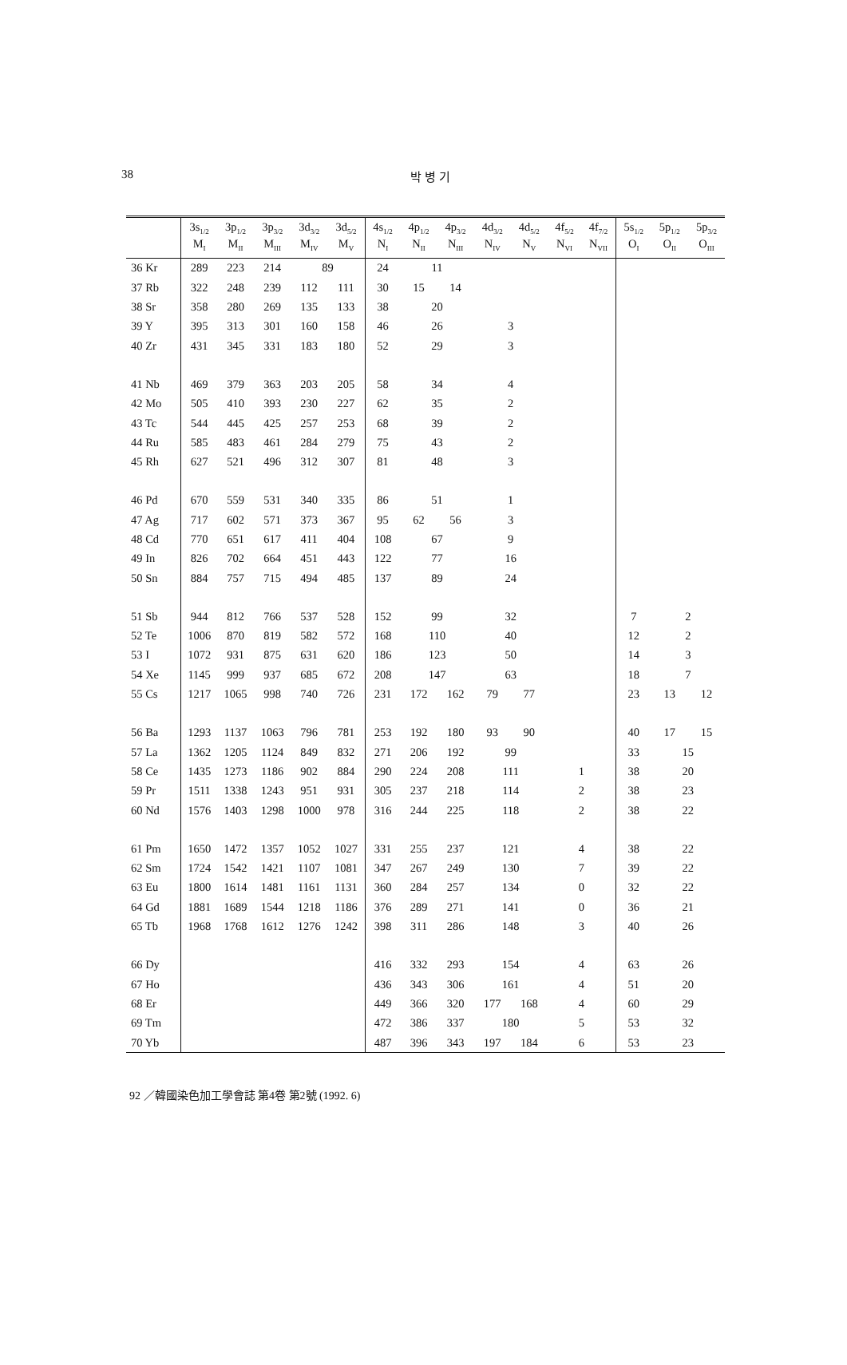38
박 병 기
| | 3s<sub>1/2</sub> M<sub>I</sub> | 3p<sub>1/2</sub> M<sub>II</sub> | 3p<sub>3/2</sub> M<sub>III</sub> | 3d<sub>3/2</sub> M<sub>IV</sub> | 3d<sub>5/2</sub> M<sub>V</sub> | 4s<sub>1/2</sub> N<sub>I</sub> | 4p<sub>1/2</sub> N<sub>II</sub> | 4p<sub>3/2</sub> N<sub>III</sub> | 4d<sub>3/2</sub> N<sub>IV</sub> | 4d<sub>5/2</sub> N<sub>V</sub> | 4f<sub>5/2</sub> N<sub>VI</sub> | 4f<sub>7/2</sub> N<sub>VII</sub> | 5s<sub>1/2</sub> O<sub>I</sub> | 5p<sub>1/2</sub> O<sub>II</sub> | 5p<sub>3/2</sub> O<sub>III</sub> |
| --- | --- | --- | --- | --- | --- | --- | --- | --- | --- | --- | --- | --- | --- | --- | --- |
| 36 Kr | 289 | 223 | 214 | 89 | | 24 | 11 | | | | | | | | |
| 37 Rb | 322 | 248 | 239 | 112 | 111 | 30 | 15 | 14 | | | | | | | |
| 38 Sr | 358 | 280 | 269 | 135 | 133 | 38 | 20 | | | | | | | | |
| 39 Y | 395 | 313 | 301 | 160 | 158 | 46 | 26 | | 3 | | | | | | |
| 40 Zr | 431 | 345 | 331 | 183 | 180 | 52 | 29 | | 3 | | | | | | |
| 41 Nb | 469 | 379 | 363 | 203 | 205 | 58 | 34 | | 4 | | | | | | |
| 42 Mo | 505 | 410 | 393 | 230 | 227 | 62 | 35 | | 2 | | | | | | |
| 43 Tc | 544 | 445 | 425 | 257 | 253 | 68 | 39 | | 2 | | | | | | |
| 44 Ru | 585 | 483 | 461 | 284 | 279 | 75 | 43 | | 2 | | | | | | |
| 45 Rh | 627 | 521 | 496 | 312 | 307 | 81 | 48 | | 3 | | | | | | |
| 46 Pd | 670 | 559 | 531 | 340 | 335 | 86 | 51 | | 1 | | | | | | |
| 47 Ag | 717 | 602 | 571 | 373 | 367 | 95 | 62 | 56 | 3 | | | | | | |
| 48 Cd | 770 | 651 | 617 | 411 | 404 | 108 | 67 | | 9 | | | | | | |
| 49 In | 826 | 702 | 664 | 451 | 443 | 122 | 77 | | 16 | | | | | | |
| 50 Sn | 884 | 757 | 715 | 494 | 485 | 137 | 89 | | 24 | | | | | | |
| 51 Sb | 944 | 812 | 766 | 537 | 528 | 152 | 99 | | 32 | | | | 7 | 2 | |
| 52 Te | 1006 | 870 | 819 | 582 | 572 | 168 | 110 | | 40 | | | | 12 | 2 | |
| 53 I | 1072 | 931 | 875 | 631 | 620 | 186 | 123 | | 50 | | | | 14 | 3 | |
| 54 Xe | 1145 | 999 | 937 | 685 | 672 | 208 | 147 | | 63 | | | | 18 | 7 | |
| 55 Cs | 1217 | 1065 | 998 | 740 | 726 | 231 | 172 | 162 | 79 | 77 | | | 23 | 13 | 12 |
| 56 Ba | 1293 | 1137 | 1063 | 796 | 781 | 253 | 192 | 180 | 93 | 90 | | | 40 | 17 | 15 |
| 57 La | 1362 | 1205 | 1124 | 849 | 832 | 271 | 206 | 192 | 99 | | | | 33 | 15 | |
| 58 Ce | 1435 | 1273 | 1186 | 902 | 884 | 290 | 224 | 208 | 111 | | 1 | | 38 | 20 | |
| 59 Pr | 1511 | 1338 | 1243 | 951 | 931 | 305 | 237 | 218 | 114 | | 2 | | 38 | 23 | |
| 60 Nd | 1576 | 1403 | 1298 | 1000 | 978 | 316 | 244 | 225 | 118 | | 2 | | 38 | 22 | |
| 61 Pm | 1650 | 1472 | 1357 | 1052 | 1027 | 331 | 255 | 237 | 121 | | 4 | | 38 | 22 | |
| 62 Sm | 1724 | 1542 | 1421 | 1107 | 1081 | 347 | 267 | 249 | 130 | | 7 | | 39 | 22 | |
| 63 Eu | 1800 | 1614 | 1481 | 1161 | 1131 | 360 | 284 | 257 | 134 | | 0 | | 32 | 22 | |
| 64 Gd | 1881 | 1689 | 1544 | 1218 | 1186 | 376 | 289 | 271 | 141 | | 0 | | 36 | 21 | |
| 65 Tb | 1968 | 1768 | 1612 | 1276 | 1242 | 398 | 311 | 286 | 148 | | 3 | | 40 | 26 | |
| 66 Dy | | | | | | 416 | 332 | 293 | 154 | | 4 | | 63 | 26 | |
| 67 Ho | | | | | | 436 | 343 | 306 | 161 | | 4 | | 51 | 20 | |
| 68 Er | | | | | | 449 | 366 | 320 | 177 | 168 | 4 | | 60 | 29 | |
| 69 Tm | | | | | | 472 | 386 | 337 | 180 | | 5 | | 53 | 32 | |
| 70 Yb | | | | | | 487 | 396 | 343 | 197 | 184 | 6 | | 53 | 23 | |
92 ／韓國染色加工學會誌 第4卷 第2號 (1992. 6)